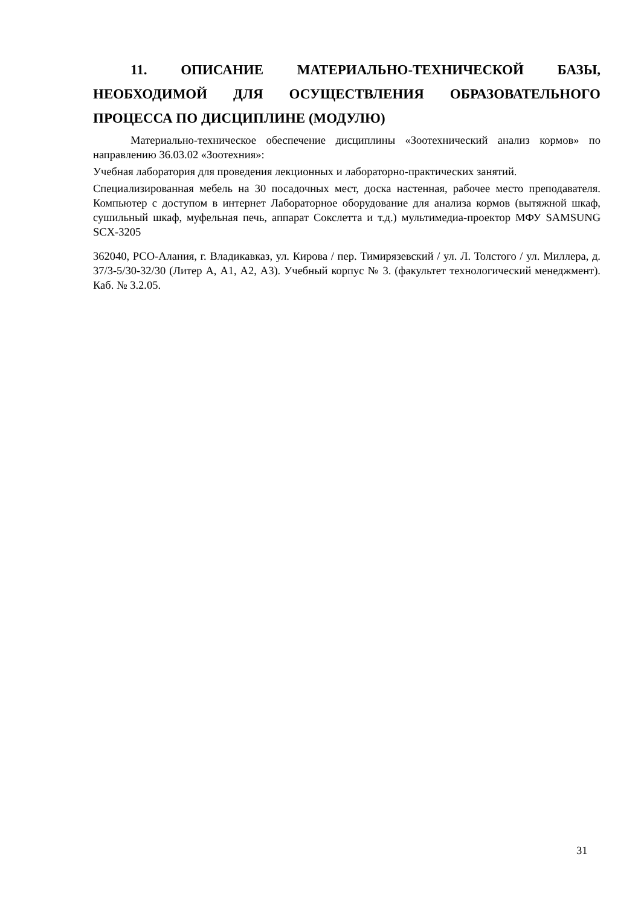11. ОПИСАНИЕ МАТЕРИАЛЬНО-ТЕХНИЧЕСКОЙ БАЗЫ, НЕОБХОДИМОЙ ДЛЯ ОСУЩЕСТВЛЕНИЯ ОБРАЗОВАТЕЛЬНОГО ПРОЦЕССА ПО ДИСЦИПЛИНЕ (МОДУЛЮ)
Материально-техническое обеспечение дисциплины «Зоотехнический анализ кормов» по направлению 36.03.02 «Зоотехния»:
Учебная лаборатория для проведения лекционных и лабораторно-практических занятий.
Специализированная мебель на 30 посадочных мест, доска настенная, рабочее место преподавателя. Компьютер с доступом в интернет Лабораторное оборудование для анализа кормов (вытяжной шкаф, сушильный шкаф, муфельная печь, аппарат Сокслетта и т.д.) мультимедиа-проектор МФУ SAMSUNG SCX-3205
362040, РСО-Алания, г. Владикавказ, ул. Кирова / пер. Тимирязевский / ул. Л. Толстого / ул. Миллера, д. 37/3-5/30-32/30 (Литер А, А1, А2, А3). Учебный корпус № 3. (факультет технологический менеджмент). Каб. № 3.2.05.
31